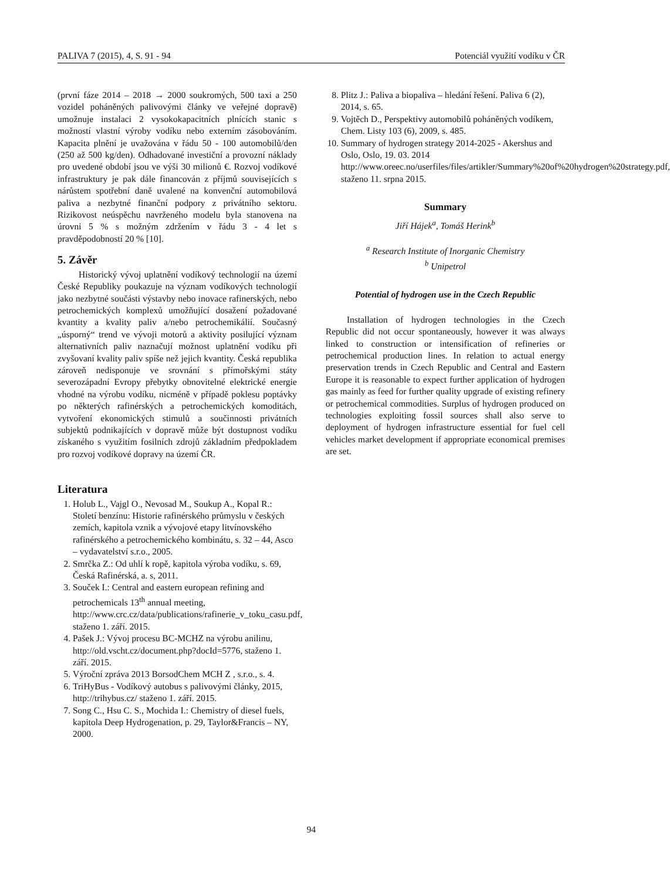PALIVA 7 (2015), 4, S. 91 - 94 Potenciál využití vodíku v ČR
(první fáze 2014 – 2018 → 2000 soukromých, 500 taxi a 250 vozidel poháněných palivovými články ve veřejné dopravě) umožnuje instalaci 2 vysokokapacitních plnících stanic s možností vlastní výroby vodíku nebo externím zásobováním. Kapacita plnění je uvažována v řádu 50 - 100 automobilů/den (250 až 500 kg/den). Odhadované investiční a provozní náklady pro uvedené období jsou ve výši 30 milionů €. Rozvoj vodíkové infrastruktury je pak dále financován z příjmů souvisejících s nárůstem spotřební daně uvalené na konvenční automobilová paliva a nezbytné finanční podpory z privátního sektoru. Rizikovost neúspěchu navrženého modelu byla stanovena na úrovni 5 % s možným zdržením v řádu 3 - 4 let s pravděpodobností 20 % [10].
5. Závěr
Historický vývoj uplatnění vodíkový technologií na území České Republiky poukazuje na význam vodíkových technologií jako nezbytné součásti výstavby nebo inovace rafinerských, nebo petrochemických komplexů umožňující dosažení požadované kvantity a kvality paliv a/nebo petrochemikálií. Současný „úsporný“ trend ve vývoji motorů a aktivity posilující význam alternativních paliv naznačují možnost uplatnění vodíku při zvyšovaní kvality paliv spíše než jejich kvantity. Česká republika zároveň nedisponuje ve srovnání s přímořskými státy severozápadní Evropy přebytky obnovitelné elektrické energie vhodné na výrobu vodíku, nicméně v případě poklesu poptávky po některých rafinérských a petrochemických komoditách, vytvoření ekonomických stimulů a součinnosti privátních subjektů podnikajících v dopravě může být dostupnost vodíku získaného s využitím fosilních zdrojů základním předpokladem pro rozvoj vodíkové dopravy na území ČR.
Literatura
1. Holub L., Vajgl O., Nevosad M., Soukup A., Kopal R.: Století benzínu: Historie rafinérského průmyslu v českých zemích, kapitola vznik a vývojové etapy litvínovského rafinérského a petrochemického kombinátu, s. 32 – 44, Asco – vydavatelství s.r.o., 2005.
2. Smrčka Z.: Od uhlí k ropě, kapitola výroba vodíku, s. 69, Česká Rafinérská, a. s, 2011.
3. Souček I.: Central and eastern european refining and petrochemicals 13<sup>th</sup> annual meeting, http://www.crc.cz/data/publications/rafinerie_v_toku_casu.pdf, staženo 1. září. 2015.
4. Pašek J.: Vývoj procesu BC-MCHZ na výrobu anilinu, http://old.vscht.cz/document.php?docId=5776, staženo 1. září. 2015.
5. Výroční zpráva 2013 BorsodChem MCH Z , s.r.o., s. 4.
6. TriHyBus - Vodíkový autobus s palivovými články, 2015, http://trihybus.cz/ staženo 1. září. 2015.
7. Song C., Hsu C. S., Mochida I.: Chemistry of diesel fuels, kapitola Deep Hydrogenation, p. 29, Taylor&Francis – NY, 2000.
8. Plitz J.: Paliva a biopaliva – hledání řešení. Paliva 6 (2), 2014, s. 65.
9. Vojtěch D., Perspektivy automobilů poháněných vodíkem, Chem. Listy 103 (6), 2009, s. 485.
10. Summary of hydrogen strategy 2014-2025 - Akershus and Oslo, Oslo, 19. 03. 2014 http://www.oreec.no/userfiles/files/artikler/Summary%20of%20hydrogen%20strategy.pdf, staženo 11. srpna 2015.
Summary
Jiří Hájek<sup>a</sup>, Tomáš Herink<sup>b</sup>
<sup>a</sup> Research Institute of Inorganic Chemistry
<sup>b</sup> Unipetrol
Potential of hydrogen use in the Czech Republic
Installation of hydrogen technologies in the Czech Republic did not occur spontaneously, however it was always linked to construction or intensification of refineries or petrochemical production lines. In relation to actual energy preservation trends in Czech Republic and Central and Eastern Europe it is reasonable to expect further application of hydrogen gas mainly as feed for further quality upgrade of existing refinery or petrochemical commodities. Surplus of hydrogen produced on technologies exploiting fossil sources shall also serve to deployment of hydrogen infrastructure essential for fuel cell vehicles market development if appropriate economical premises are set.
94